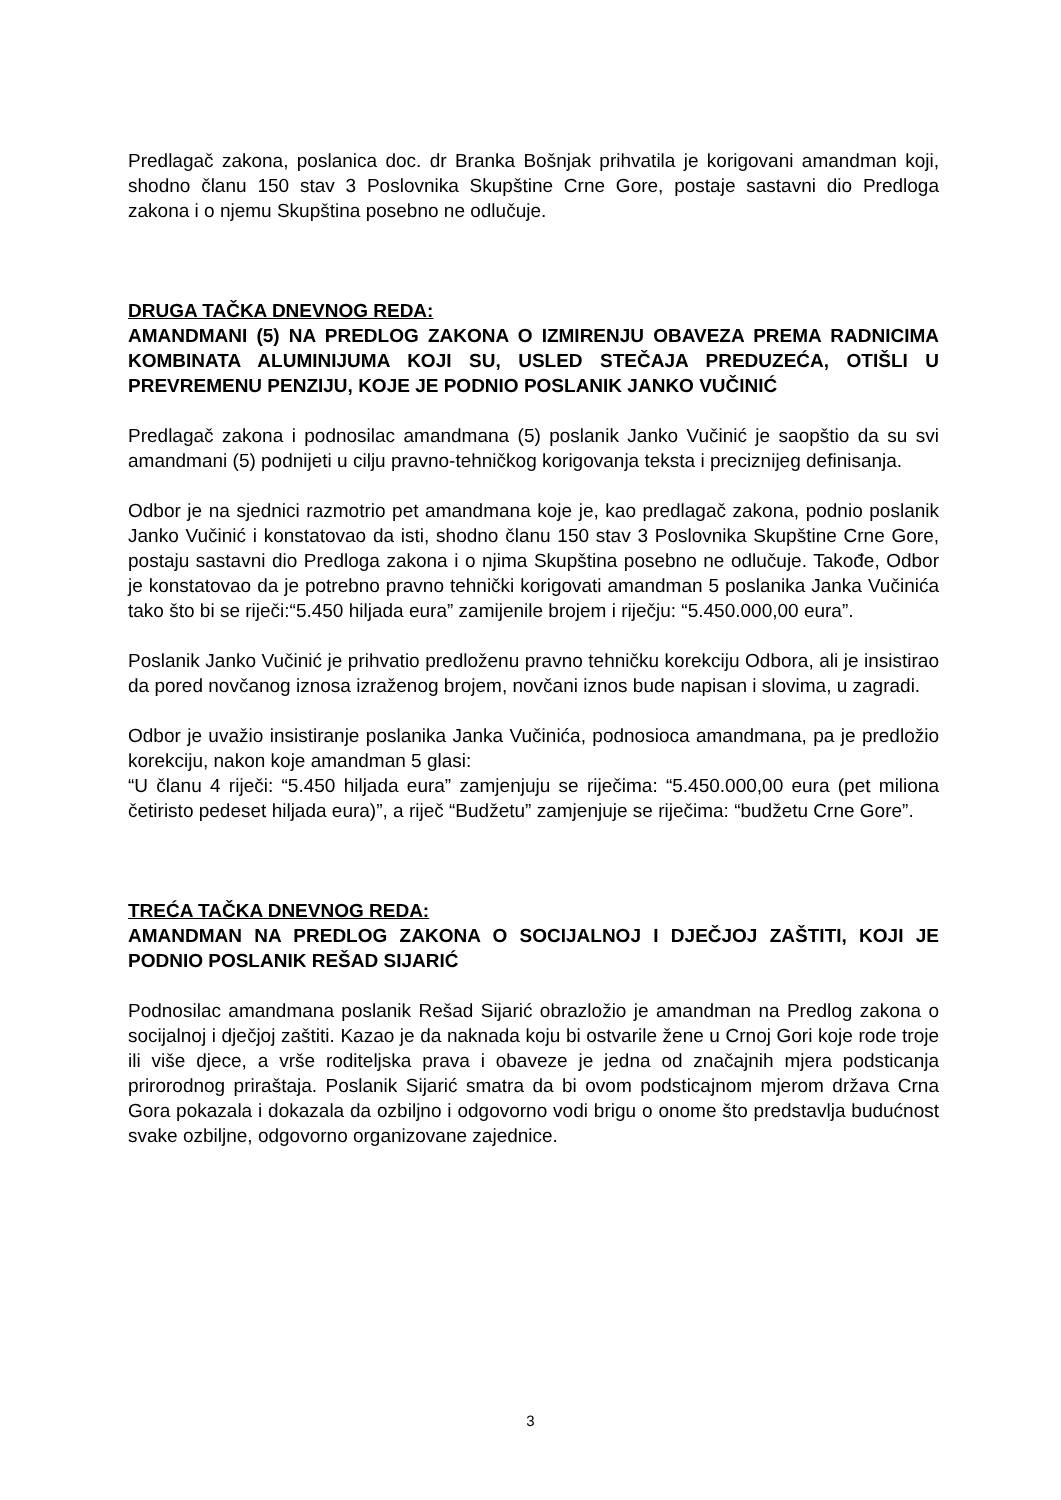Predlagač zakona, poslanica doc. dr Branka Bošnjak prihvatila je korigovani amandman koji, shodno članu 150 stav 3 Poslovnika Skupštine Crne Gore, postaje sastavni dio Predloga zakona i o njemu Skupština posebno ne odlučuje.
DRUGA TAČKA DNEVNOG REDA:
AMANDMANI (5) NA PREDLOG ZAKONA O IZMIRENJU OBAVEZA PREMA RADNICIMA KOMBINATA ALUMINIJUMA KOJI SU, USLED STEČAJA PREDUZEĆA, OTIŠLI U PREVREMENU PENZIJU, KOJE JE PODNIO POSLANIK JANKO VUČINIĆ
Predlagač zakona i podnosilac amandmana (5) poslanik Janko Vučinić je saopštio da su svi amandmani (5) podnijeti u cilju pravno-tehničkog korigovanja teksta i preciznijeg definisanja.
Odbor je na sjednici razmotrio pet amandmana koje je, kao predlagač zakona, podnio poslanik Janko Vučinić i konstatovao da isti, shodno članu 150 stav 3 Poslovnika Skupštine Crne Gore, postaju sastavni dio Predloga zakona i o njima Skupština posebno ne odlučuje. Takođe, Odbor je konstatovao da je potrebno pravno tehnički korigovati amandman 5 poslanika Janka Vučinića tako što bi se riječi:“5.450 hiljada eura” zamijenile brojem i riječju: “5.450.000,00 eura”.
Poslanik Janko Vučinić je prihvatio predloženu pravno tehničku korekciju Odbora, ali je insistirao da pored novčanog iznosa izraženog brojem, novčani iznos bude napisan i slovima, u zagradi.
Odbor je uvažio insistiranje poslanika Janka Vučinića, podnosioca amandmana, pa je predložio korekciju, nakon koje amandman 5 glasi:
“U članu 4 riječi: “5.450 hiljada eura” zamjenjuju se riječima: “5.450.000,00 eura (pet miliona četiristo pedeset hiljada eura)”, a riječ “Budžetu” zamjenjuje se riječima: “budžetu Crne Gore”.
TREĆA TAČKA DNEVNOG REDA:
AMANDMAN NA PREDLOG ZAKONA O SOCIJALNOJ I DJEČJOJ ZAŠTITI, KOJI JE PODNIO POSLANIK REŠAD SIJARIĆ
Podnosilac amandmana poslanik Rešad Sijarić obrazložio je amandman na Predlog zakona o socijalnoj i dječjoj zaštiti. Kazao je da naknada koju bi ostvarile žene u Crnoj Gori koje rode troje ili više djece, a vrše roditeljska prava i obaveze je jedna od značajnih mjera podsticanja prirorodnog priraštaja. Poslanik Sijarić smatra da bi ovom podsticajnom mjerom država Crna Gora pokazala i dokazala da ozbiljno i odgovorno vodi brigu o onome što predstavlja budućnost svake ozbiljne, odgovorno organizovane zajednice.
3